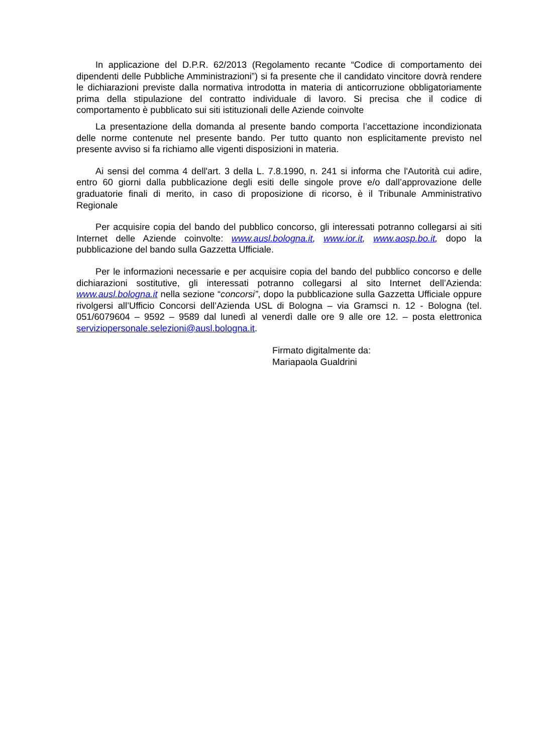In applicazione del D.P.R. 62/2013 (Regolamento recante “Codice di comportamento dei dipendenti delle Pubbliche Amministrazioni”) si fa presente che il candidato vincitore dovrà rendere le dichiarazioni previste dalla normativa introdotta in materia di anticorruzione obbligatoriamente prima della stipulazione del contratto individuale di lavoro. Si precisa che il codice di comportamento è pubblicato sui siti istituzionali delle Aziende coinvolte
La presentazione della domanda al presente bando comporta l’accettazione incondizionata delle norme contenute nel presente bando. Per tutto quanto non esplicitamente previsto nel presente avviso si fa richiamo alle vigenti disposizioni in materia.
Ai sensi del comma 4 dell'art. 3 della L. 7.8.1990, n. 241 si informa che l'Autorità cui adire, entro 60 giorni dalla pubblicazione degli esiti delle singole prove e/o dall’approvazione delle graduatorie finali di merito, in caso di proposizione di ricorso, è il Tribunale Amministrativo Regionale
Per acquisire copia del bando del pubblico concorso, gli interessati potranno collegarsi ai siti Internet delle Aziende coinvolte: www.ausl.bologna.it, www.ior.it, www.aosp.bo.it, dopo la pubblicazione del bando sulla Gazzetta Ufficiale.
Per le informazioni necessarie e per acquisire copia del bando del pubblico concorso e delle dichiarazioni sostitutive, gli interessati potranno collegarsi al sito Internet dell’Azienda: www.ausl.bologna.it nella sezione “concorsi”, dopo la pubblicazione sulla Gazzetta Ufficiale oppure rivolgersi all’Ufficio Concorsi dell’Azienda USL di Bologna – via Gramsci n. 12 - Bologna (tel. 051/6079604 – 9592 – 9589 dal lunedì al venerdì dalle ore 9 alle ore 12. – posta elettronica serviziopersonale.selezioni@ausl.bologna.it.
Firmato digitalmente da:
Mariapaola Gualdrini